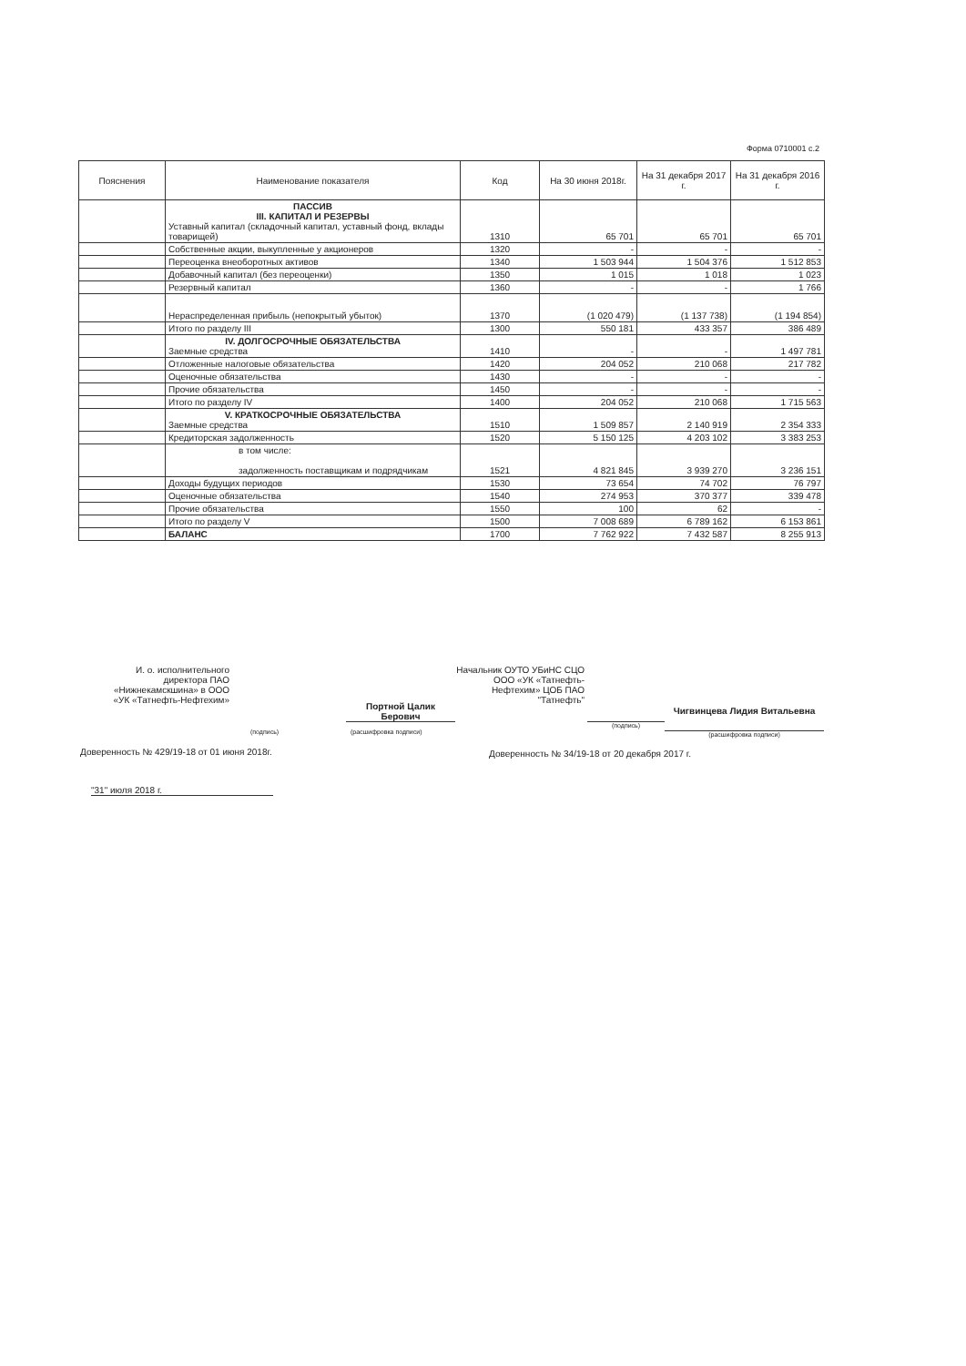Форма 0710001 с.2
| Пояснения | Наименование показателя | Код | На 30 июня 2018г. | На 31 декабря 2017 г. | На 31 декабря 2016 г. |
| --- | --- | --- | --- | --- | --- |
| | ПАССИВ III. КАПИТАЛ И РЕЗЕРВЫ Уставный капитал (складочный капитал, уставный фонд, вклады товарищей) | 1310 | 65 701 | 65 701 | 65 701 |
| | Собственные акции, выкупленные у акционеров | 1320 | - | - | - |
| | Переоценка внеоборотных активов | 1340 | 1 503 944 | 1 504 376 | 1 512 853 |
| | Добавочный капитал (без переоценки) | 1350 | 1 015 | 1 018 | 1 023 |
| | Резервный капитал | 1360 | - | - | 1 766 |
| | Нераспределенная прибыль (непокрытый убыток) | 1370 | (1 020 479) | (1 137 738) | (1 194 854) |
| | Итого по разделу III | 1300 | 550 181 | 433 357 | 386 489 |
| | IV. ДОЛГОСРОЧНЫЕ ОБЯЗАТЕЛЬСТВА Заемные средства | 1410 | - | - | 1 497 781 |
| | Отложенные налоговые обязательства | 1420 | 204 052 | 210 068 | 217 782 |
| | Оценочные обязательства | 1430 | - | - | - |
| | Прочие обязательства | 1450 | - | - | - |
| | Итого по разделу IV | 1400 | 204 052 | 210 068 | 1 715 563 |
| | V. КРАТКОСРОЧНЫЕ ОБЯЗАТЕЛЬСТВА Заемные средства | 1510 | 1 509 857 | 2 140 919 | 2 354 333 |
| | Кредиторская задолженность | 1520 | 5 150 125 | 4 203 102 | 3 383 253 |
| | в том числе: задолженность поставщикам и подрядчикам | 1521 | 4 821 845 | 3 939 270 | 3 236 151 |
| | Доходы будущих периодов | 1530 | 73 654 | 74 702 | 76 797 |
| | Оценочные обязательства | 1540 | 274 953 | 370 377 | 339 478 |
| | Прочие обязательства | 1550 | 100 | 62 | - |
| | Итого по разделу V | 1500 | 7 008 689 | 6 789 162 | 6 153 861 |
| | БАЛАНС | 1700 | 7 762 922 | 7 432 587 | 8 255 913 |
И. о. исполнительного директора ПАО «Нижнекамскшина» в ООО «УК «Татнефть-Нефтехим»
(подпись)
Портной Цалик Берович
(расшифровка подписи)
Доверенность № 429/19-18 от 01 июня 2018г.
"31" июля 2018 г.
Начальник ОУТО УБиНС СЦО ООО «УК «Татнефть-Нефтехим» ЦОБ ПАО "Татнефть"
(подпись)
Чигвинцева Лидия Витальевна
(расшифровка подписи)
Доверенность № 34/19-18 от 20 декабря 2017 г.